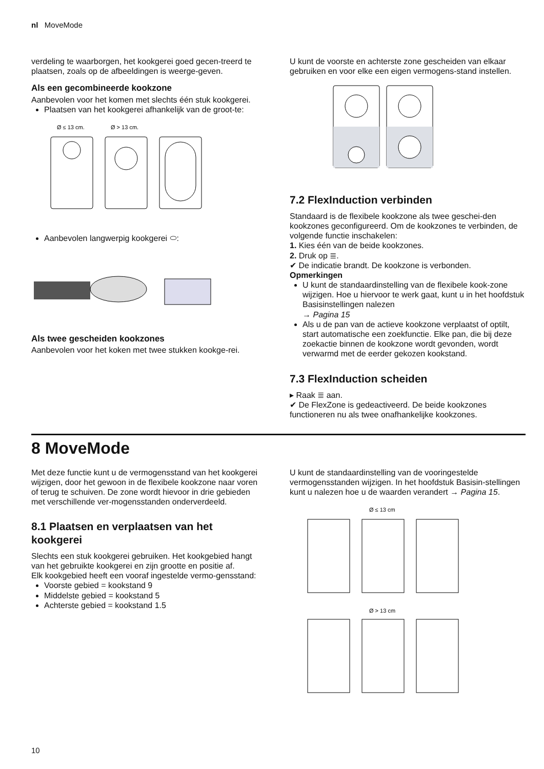nl MoveMode
verdeling te waarborgen, het kookgerei goed gecen-treerd te plaatsen, zoals op de afbeeldingen is weerge-geven.
Als een gecombineerde kookzone
Aanbevolen voor het komen met slechts één stuk kookgerei.
Plaatsen van het kookgerei afhankelijk van de groot-te:
Ø ≤ 13 cm.
Ø > 13 cm.
Aanbevolen langwerpig kookgerei ⬭:
Als twee gescheiden kookzones
Aanbevolen voor het koken met twee stukken kookge-rei.
U kunt de voorste en achterste zone gescheiden van elkaar gebruiken en voor elke een eigen vermogens-stand instellen.
7.2 FlexInduction verbinden
Standaard is de flexibele kookzone als twee geschei-den kookzones geconfigureerd. Om de kookzones te verbinden, de volgende functie inschakelen:
1. Kies één van de beide kookzones.
2. Druk op ≣.
✔ De indicatie brandt. De kookzone is verbonden.
Opmerkingen
U kunt de standaardinstelling van de flexibele kook-zone wijzigen. Hoe u hiervoor te werk gaat, kunt u in het hoofdstuk Basisinstellingen nalezen
→ Pagina 15
Als u de pan van de actieve kookzone verplaatst of optilt, start automatische een zoekfunctie. Elke pan, die bij deze zoekactie binnen de kookzone wordt gevonden, wordt verwarmd met de eerder gekozen kookstand.
7.3 FlexInduction scheiden
▸ Raak ≣ aan.
✔ De FlexZone is gedeactiveerd. De beide kookzones functioneren nu als twee onafhankelijke kookzones.
8 MoveMode
Met deze functie kunt u de vermogensstand van het kookgerei wijzigen, door het gewoon in de flexibele kookzone naar voren of terug te schuiven. De zone wordt hievoor in drie gebieden met verschillende ver-mogensstanden onderverdeeld.
8.1 Plaatsen en verplaatsen van het kookgerei
Slechts een stuk kookgerei gebruiken. Het kookgebied hangt van het gebruikte kookgerei en zijn grootte en positie af.
Elk kookgebied heeft een vooraf ingestelde vermo-gensstand:
Voorste gebied = kookstand 9
Middelste gebied = kookstand 5
Achterste gebied = kookstand 1.5
U kunt de standaardinstelling van de vooringestelde vermogensstanden wijzigen. In het hoofdstuk Basisin-stellingen kunt u nalezen hoe u de waarden verandert → Pagina 15.
Ø ≤ 13 cm
Ø > 13 cm
10